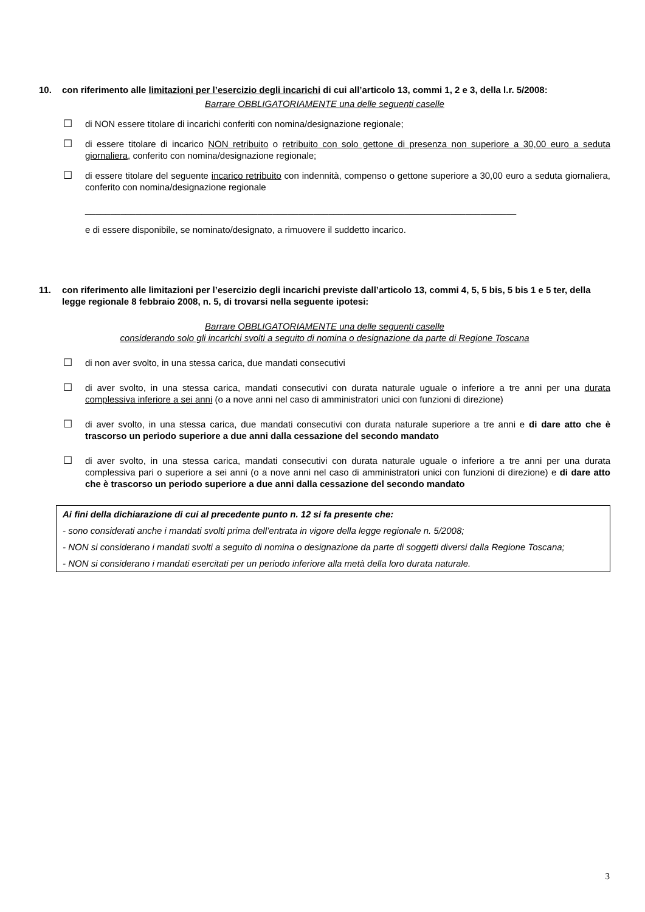10. con riferimento alle limitazioni per l’esercizio degli incarichi di cui all’articolo 13, commi 1, 2 e 3, della l.r. 5/2008:
Barrare OBBLIGATORIAMENTE una delle seguenti caselle
☐ di NON essere titolare di incarichi conferiti con nomina/designazione regionale;
☐ di essere titolare di incarico NON retribuito o retribuito con solo gettone di presenza non superiore a 30,00 euro a seduta giornaliera, conferito con nomina/designazione regionale;
☐ di essere titolare del seguente incarico retribuito con indennità, compenso o gettone superiore a 30,00 euro a seduta giornaliera, conferito con nomina/designazione regionale
_____________________________________________________________________________________
e di essere disponibile, se nominato/designato, a rimuovere il suddetto incarico.
11. con riferimento alle limitazioni per l’esercizio degli incarichi previste dall’articolo 13, commi 4, 5, 5 bis, 5 bis 1 e 5 ter, della legge regionale 8 febbraio 2008, n. 5, di trovarsi nella seguente ipotesi:
Barrare OBBLIGATORIAMENTE una delle seguenti caselle
considerando solo gli incarichi svolti a seguito di nomina o designazione da parte di Regione Toscana
☐ di non aver svolto, in una stessa carica, due mandati consecutivi
☐ di aver svolto, in una stessa carica, mandati consecutivi con durata naturale uguale o inferiore a tre anni per una durata complessiva inferiore a sei anni (o a nove anni nel caso di amministratori unici con funzioni di direzione)
☐ di aver svolto, in una stessa carica, due mandati consecutivi con durata naturale superiore a tre anni e di dare atto che è trascorso un periodo superiore a due anni dalla cessazione del secondo mandato
☐ di aver svolto, in una stessa carica, mandati consecutivi con durata naturale uguale o inferiore a tre anni per una durata complessiva pari o superiore a sei anni (o a nove anni nel caso di amministratori unici con funzioni di direzione) e di dare atto che è trascorso un periodo superiore a due anni dalla cessazione del secondo mandato
Ai fini della dichiarazione di cui al precedente punto n. 12 si fa presente che:
- sono considerati anche i mandati svolti prima dell’entrata in vigore della legge regionale n. 5/2008;
- NON si considerano i mandati svolti a seguito di nomina o designazione da parte di soggetti diversi dalla Regione Toscana;
- NON si considerano i mandati esercitati per un periodo inferiore alla metà della loro durata naturale.
3